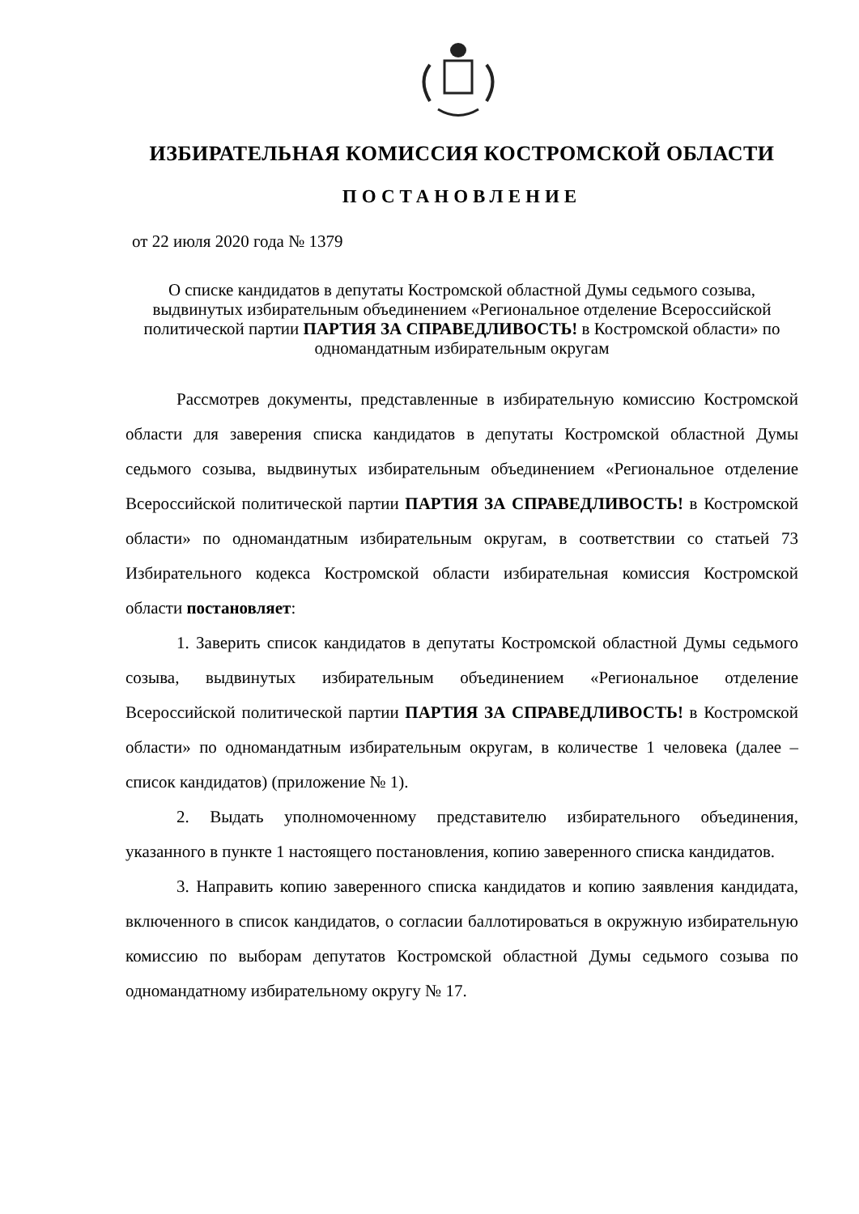ИЗБИРАТЕЛЬНАЯ КОМИССИЯ КОСТРОМСКОЙ ОБЛАСТИ
ПОСТАНОВЛЕНИЕ
от 22 июля 2020 года № 1379
О списке кандидатов в депутаты Костромской областной Думы седьмого созыва, выдвинутых избирательным объединением «Региональное отделение Всероссийской политической партии ПАРТИЯ ЗА СПРАВЕДЛИВОСТЬ! в Костромской области» по одномандатным избирательным округам
Рассмотрев документы, представленные в избирательную комиссию Костромской области для заверения списка кандидатов в депутаты Костромской областной Думы седьмого созыва, выдвинутых избирательным объединением «Региональное отделение Всероссийской политической партии ПАРТИЯ ЗА СПРАВЕДЛИВОСТЬ! в Костромской области» по одномандатным избирательным округам, в соответствии со статьей 73 Избирательного кодекса Костромской области избирательная комиссия Костромской области постановляет:
1. Заверить список кандидатов в депутаты Костромской областной Думы седьмого созыва, выдвинутых избирательным объединением «Региональное отделение Всероссийской политической партии ПАРТИЯ ЗА СПРАВЕДЛИВОСТЬ! в Костромской области» по одномандатным избирательным округам, в количестве 1 человека (далее – список кандидатов) (приложение № 1).
2. Выдать уполномоченному представителю избирательного объединения, указанного в пункте 1 настоящего постановления, копию заверенного списка кандидатов.
3. Направить копию заверенного списка кандидатов и копию заявления кандидата, включенного в список кандидатов, о согласии баллотироваться в окружную избирательную комиссию по выборам депутатов Костромской областной Думы седьмого созыва по одномандатному избирательному округу № 17.